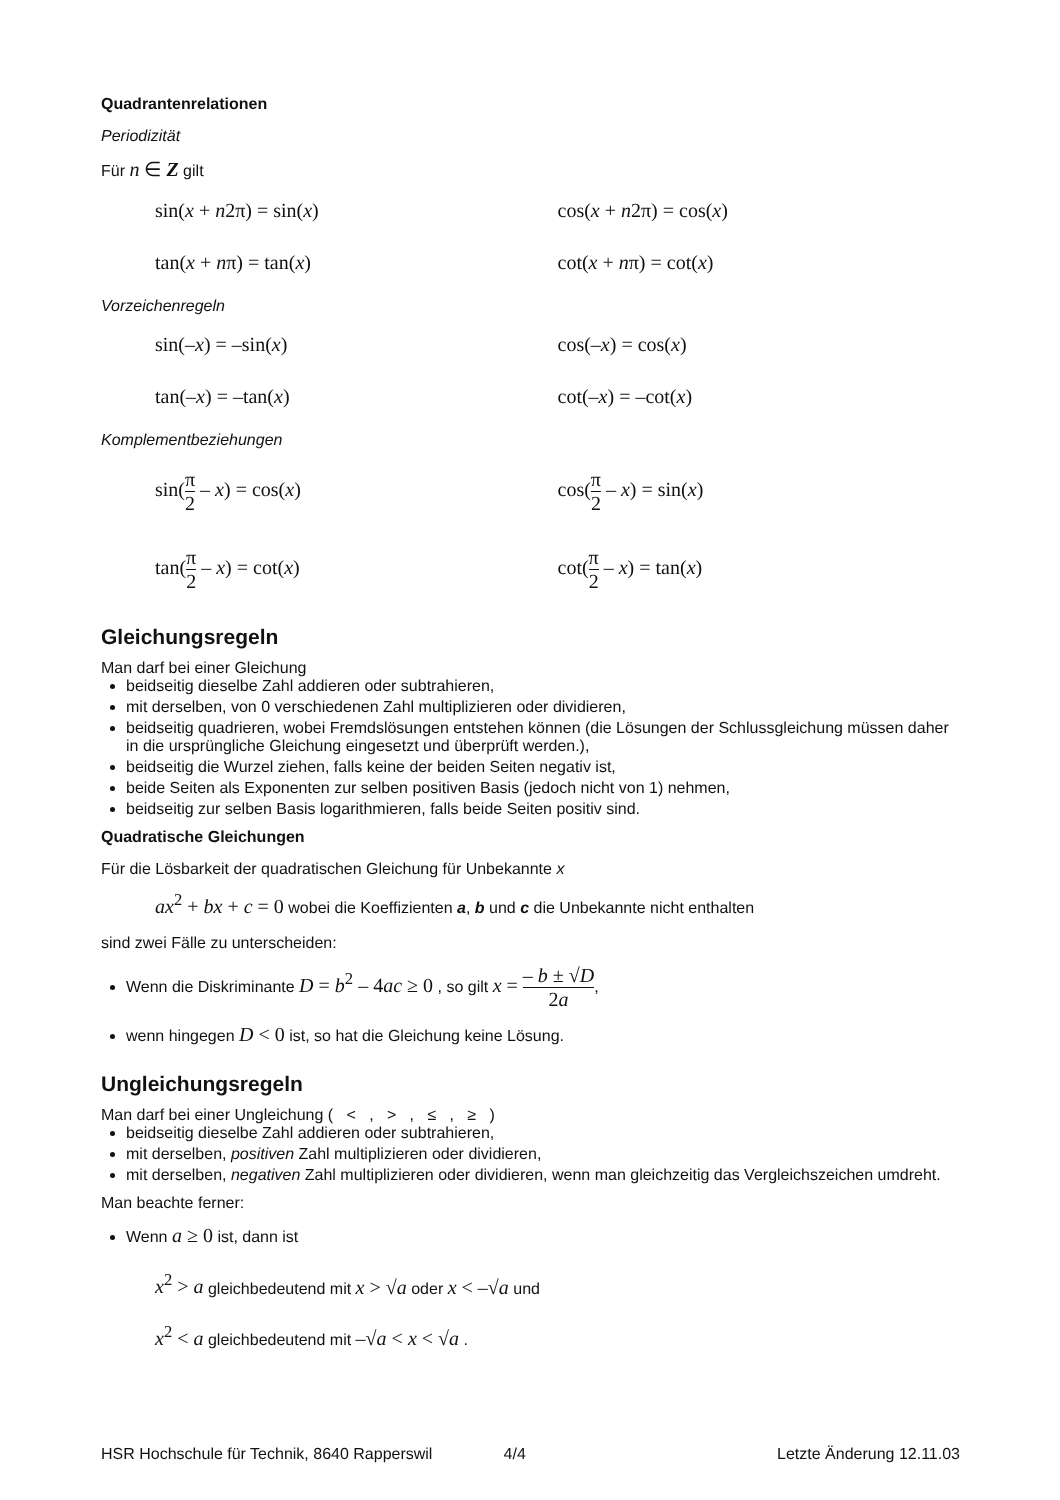Quadrantenrelationen
Periodizität
Für n ∈ Z gilt
sin(x + n2π) = sin(x) cos(x + n2π) = cos(x)
tan(x + nπ) = tan(x) cot(x + nπ) = cot(x)
Vorzeichenregeln
sin(–x) = –sin(x) cos(–x) = cos(x)
tan(–x) = –tan(x) cot(–x) = –cot(x)
Komplementbeziehungen
sin(π 2 – x) = cos(x) cos(π 2 – x) = sin(x)
tan(π 2 – x) = cot(x) cot(π 2 – x) = tan(x)
Gleichungsregeln
Man darf bei einer Gleichung
beidseitig dieselbe Zahl addieren oder subtrahieren,
mit derselben, von 0 verschiedenen Zahl multiplizieren oder dividieren,
beidseitig quadrieren, wobei Fremdslösungen entstehen können (die Lösungen der Schlussgleichung müssen daher in die ursprüngliche Gleichung eingesetzt und überprüft werden.),
beidseitig die Wurzel ziehen, falls keine der beiden Seiten negativ ist,
beide Seiten als Exponenten zur selben positiven Basis (jedoch nicht von 1) nehmen,
beidseitig zur selben Basis logarithmieren, falls beide Seiten positiv sind.
Quadratische Gleichungen
Für die Lösbarkeit der quadratischen Gleichung für Unbekannte x
ax<sup>2</sup> + bx + c = 0 wobei die Koeffizienten a, b und c die Unbekannte nicht enthalten
sind zwei Fälle zu unterscheiden:
Wenn die Diskriminante D = b<sup>2</sup> – 4ac ≥ 0 , so gilt x = – b ± √D 2a,
wenn hingegen D < 0 ist, so hat die Gleichung keine Lösung.
Ungleichungsregeln
Man darf bei einer Ungleichung ( < , > , ≤ , ≥ )
beidseitig dieselbe Zahl addieren oder subtrahieren,
mit derselben, positiven Zahl multiplizieren oder dividieren,
mit derselben, negativen Zahl multiplizieren oder dividieren, wenn man gleichzeitig das Vergleichszeichen umdreht.
Man beachte ferner:
Wenn a ≥ 0 ist, dann ist
x<sup>2</sup> > a gleichbedeutend mit x > √a oder x < –√a und
x<sup>2</sup> < a gleichbedeutend mit –√a < x < √a .
HSR Hochschule für Technik, 8640 Rapperswil 4/4 Letzte Änderung 12.11.03